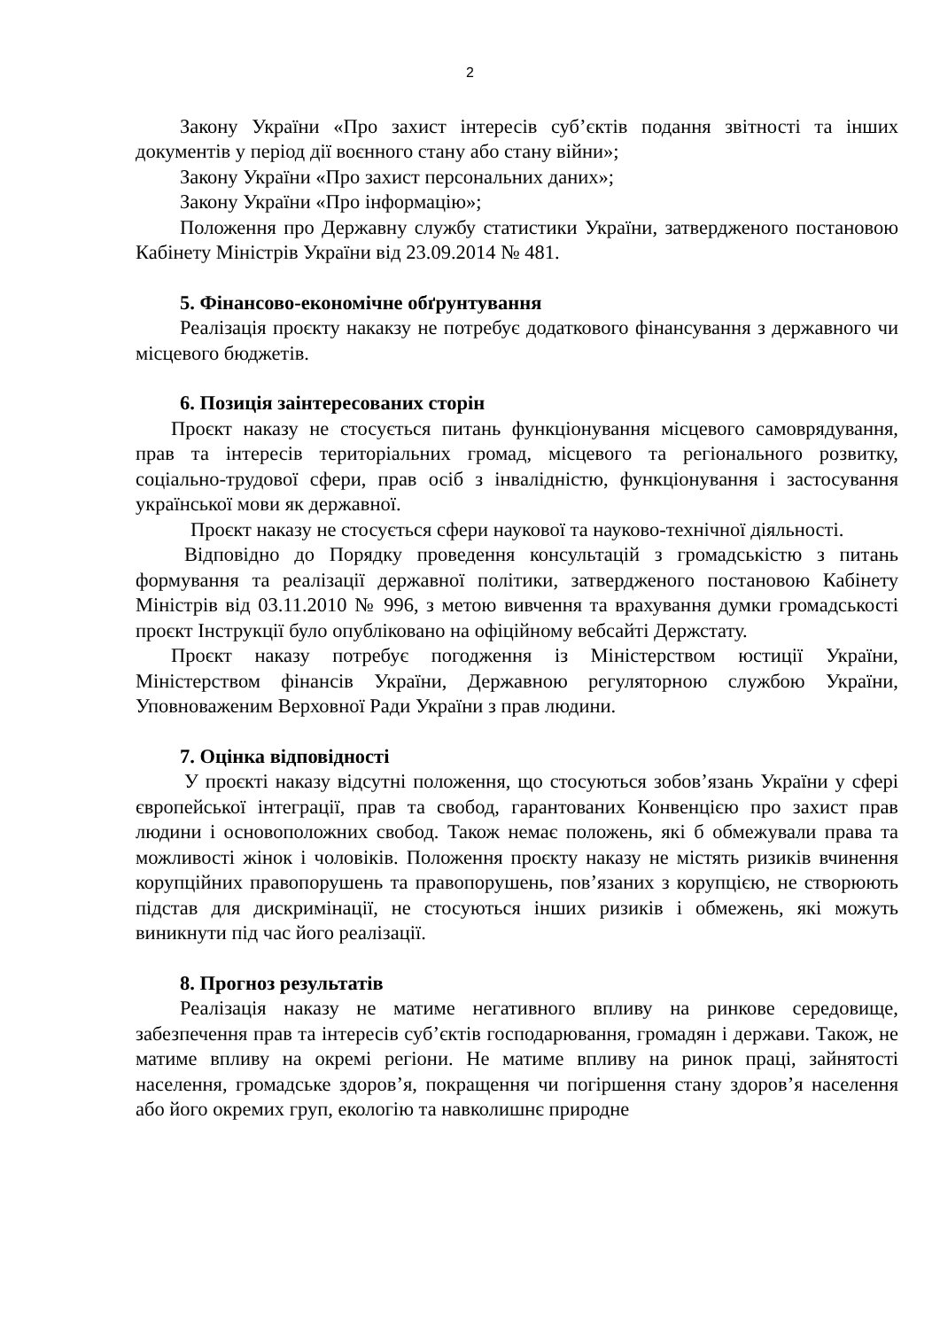2
Закону України «Про захист інтересів суб’єктів подання звітності та інших документів у період дії воєнного стану або стану війни»;
Закону України «Про захист персональних даних»;
Закону України «Про інформацію»;
Положення про Державну службу статистики України, затвердженого постановою Кабінету Міністрів України від 23.09.2014 № 481.
5. Фінансово-економічне обґрунтування
Реалізація проєкту накакзу не потребує додаткового фінансування з державного чи місцевого бюджетів.
6. Позиція заінтересованих сторін
Проєкт наказу не стосується питань функціонування місцевого самоврядування, прав та інтересів територіальних громад, місцевого та регіонального розвитку, соціально-трудової сфери, прав осіб з інвалідністю, функціонування і застосування української мови як державної.
Проєкт наказу не стосується сфери наукової та науково-технічної діяльності.
Відповідно до Порядку проведення консультацій з громадськістю з питань формування та реалізації державної політики, затвердженого постановою Кабінету Міністрів від 03.11.2010 № 996, з метою вивчення та врахування думки громадськості проєкт Інструкції було опубліковано на офіційному вебсайті Держстату.
Проєкт наказу потребує погодження із Міністерством юстиції України, Міністерством фінансів України, Державною регуляторною службою України, Уповноваженим Верховної Ради України з прав людини.
7. Оцінка відповідності
У проєкті наказу відсутні положення, що стосуються зобов’язань України у сфері європейської інтеграції, прав та свобод, гарантованих Конвенцією про захист прав людини і основоположних свобод. Також немає положень, які б обмежували права та можливості жінок і чоловіків. Положення проєкту наказу не містять ризиків вчинення корупційних правопорушень та правопорушень, пов’язаних з корупцією, не створюють підстав для дискримінації, не стосуються інших ризиків і обмежень, які можуть виникнути під час його реалізації.
8. Прогноз результатів
Реалізація наказу не матиме негативного впливу на ринкове середовище, забезпечення прав та інтересів суб’єктів господарювання, громадян і держави. Також, не матиме впливу на окремі регіони. Не матиме впливу на ринок праці, зайнятості населення, громадське здоров’я, покращення чи погіршення стану здоров’я населення або його окремих груп, екологію та навколишнє природне